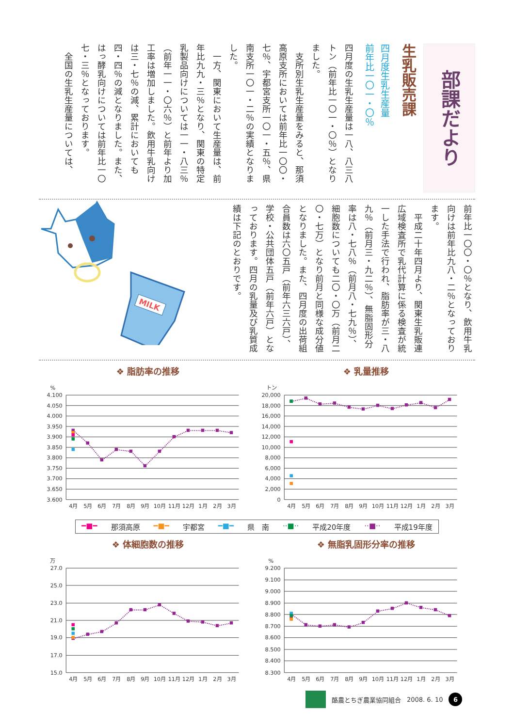部課だより
生乳販売課
四月度生乳生産量
前年比一〇一・〇％
四月度の生乳生産量は一八、八三八トン（前年比一〇一・〇％）となりました。
　支所別生乳生産量をみると、那須高原支所においては前年比一〇〇・七％、宇都宮支所一〇一・五％、県南支所一〇一・二％の実績となりました。
　一方、関東において生産量は、前年比九九・三％となり、関東の特定乳製品向けについては一一・八三％（前年一一・〇六％）と前年より加工率は増加しました。飲用牛乳向けは三・七％の減、累計においても四・四％の減となりました。また、はっ酵乳向けについては前年比一〇七・三％となっております。
　全国の生乳生産量については、
前年比一〇〇・〇％となり、飲用牛乳向けは前年比九八・二％となっております。
　平成二十年四月より、関東生乳販連広域検査所で乳代計算に係る検査が統一した手法で行われ、脂肪率が三・八九％（前月三・九二％）、無脂固形分率は八・七八％（前月八・七九％）、細胞数についても二〇・〇万（前月二〇・七万）となり前月と同様な成分値となりました。また、四月度の出荷組合員数は六〇五戸（前年六三六戸）、学校・公共団体五戸（前年六戸）となっております。四月の乳量及び乳質成績は下記のとおりです。
MILK
❖ 脂肪率の推移
%
4.100
4.050
4.000
3.950
3.900
3.850
3.800
3.750
3.700
3.650
3.600
4月
5月
6月
7月
8月
9月
10月
11月
12月
1月
2月
3月
❖ 乳量推移
トン
20,000
18,000
16,000
14,000
12,000
10,000
8,000
6,000
4,000
2,000
0
4月
5月
6月
7月
8月
9月
10月
11月
12月
1月
2月
3月
━■━ 那須高原 ━■━ 宇都宮 ━■━ 県　南 ··■·· 平成20年度 ··■·· 平成19年度
❖ 体細胞数の推移
万
27.0
25.0
23.0
21.0
19.0
17.0
15.0
4月
5月
6月
7月
8月
9月
10月
11月
12月
1月
2月
3月
❖ 無脂乳固形分率の推移
%
9.200
9.100
9.000
8.900
8.800
8.700
8.600
8.500
8.400
8.300
4月
5月
6月
7月
8月
9月
10月
11月
12月
1月
2月
3月
酪農とちぎ農業協同組合 2008. 6. 10 6